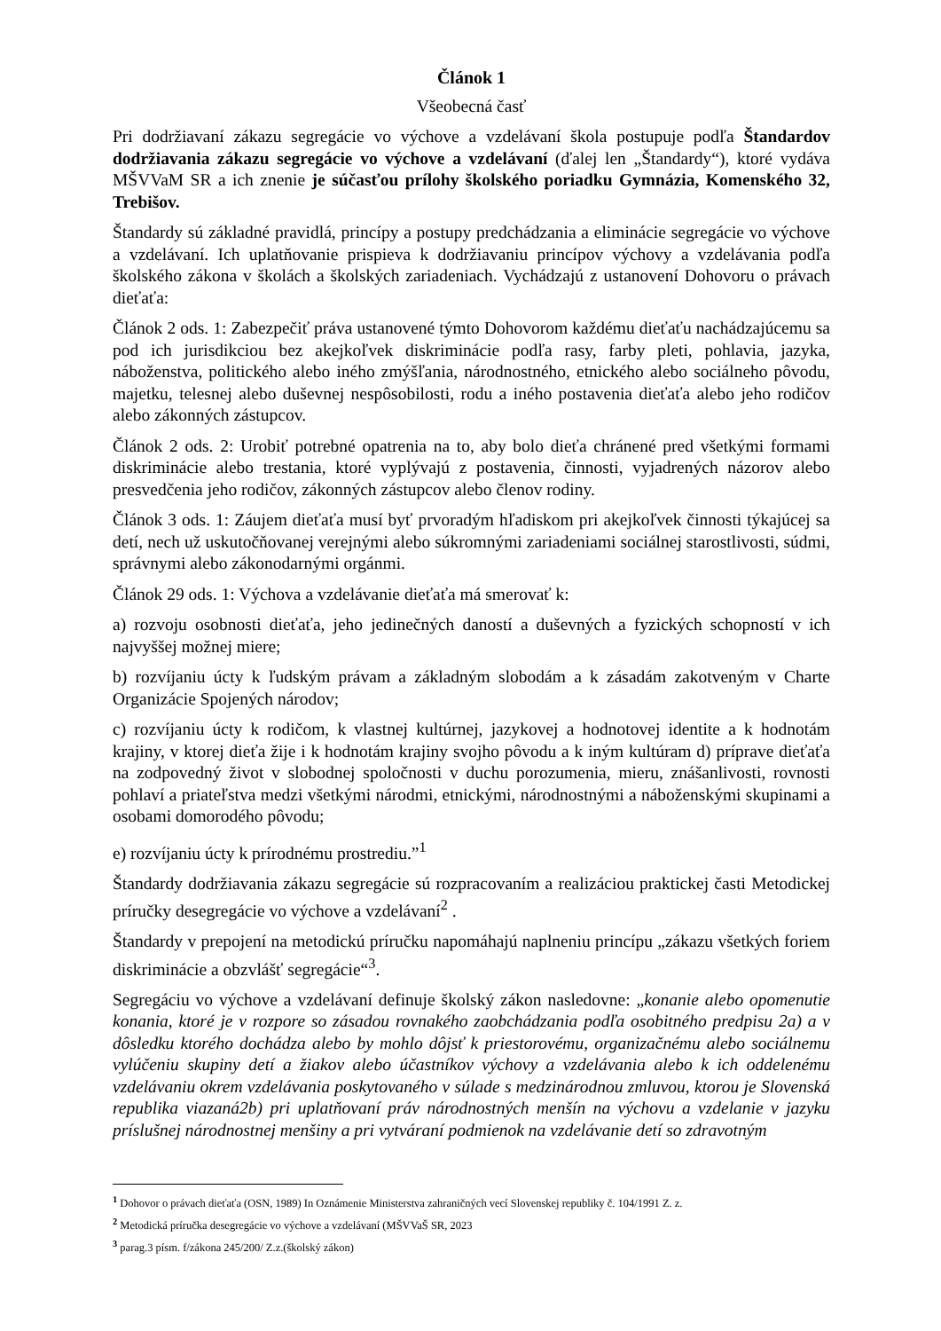Článok 1
Všeobecná časť
Pri dodržiavaní zákazu segregácie vo výchove a vzdelávaní škola postupuje podľa Štandardov dodržiavania zákazu segregácie vo výchove a vzdelávaní (ďalej len „Štandardy“), ktoré vydáva MŠVVaM SR a ich znenie je súčasťou prílohy školského poriadku Gymnázia, Komenského 32, Trebišov.
Štandardy sú základné pravidlá, princípy a postupy predchádzania a eliminácie segregácie vo výchove a vzdelávaní. Ich uplatňovanie prispieva k dodržiavaniu princípov výchovy a vzdelávania podľa školského zákona v školách a školských zariadeniach. Vychádzajú z ustanovení Dohovoru o právach dieťaťa:
Článok 2 ods. 1: Zabezpečiť práva ustanovené týmto Dohovorom každému dieťaťu nachádzajúcemu sa pod ich jurisdikciou bez akejkoľvek diskriminácie podľa rasy, farby pleti, pohlavia, jazyka, náboženstva, politického alebo iného zmýšľania, národnostného, etnického alebo sociálneho pôvodu, majetku, telesnej alebo duševnej nespôsobilosti, rodu a iného postavenia dieťaťa alebo jeho rodičov alebo zákonných zástupcov.
Článok 2 ods. 2: Urobiť potrebné opatrenia na to, aby bolo dieťa chránené pred všetkými formami diskriminácie alebo trestania, ktoré vyplývajú z postavenia, činnosti, vyjadrených názorov alebo presvedčenia jeho rodičov, zákonných zástupcov alebo členov rodiny.
Článok 3 ods. 1: Záujem dieťaťa musí byť prvoradým hľadiskom pri akejkoľvek činnosti týkajúcej sa detí, nech už uskutočňovanej verejnými alebo súkromnými zariadeniami sociálnej starostlivosti, súdmi, správnymi alebo zákonodarnými orgánmi.
Článok 29 ods. 1: Výchova a vzdelávanie dieťaťa má smerovať k:
a) rozvoju osobnosti dieťaťa, jeho jedinečných daností a duševných a fyzických schopností v ich najvyššej možnej miere;
b) rozvíjaniu úcty k ľudským právam a základným slobodám a k zásadám zakotveným v Charte Organizácie Spojených národov;
c) rozvíjaniu úcty k rodičom, k vlastnej kultúrnej, jazykovej a hodnotovej identite a k hodnotám krajiny, v ktorej dieťa žije i k hodnotám krajiny svojho pôvodu a k iným kultúram d) príprave dieťaťa na zodpovedný život v slobodnej spoločnosti v duchu porozumenia, mieru, znášanlivosti, rovnosti pohlaví a priateľstva medzi všetkými národmi, etnickými, národnostnými a náboženskými skupinami a osobami domorodého pôvodu;
e) rozvíjaniu úcty k prírodnému prostrediu.”<sup>1</sup>
Štandardy dodržiavania zákazu segregácie sú rozpracovaním a realizáciou praktickej časti Metodickej príručky desegregácie vo výchove a vzdelávaní<sup>2</sup> .
Štandardy v prepojení na metodickú príručku napomáhajú naplneniu princípu „zákazu všetkých foriem diskriminácie a obzvlášť segregácie“<sup>3</sup>.
Segregáciu vo výchove a vzdelávaní definuje školský zákon nasledovne: „konanie alebo opomenutie konania, ktoré je v rozpore so zásadou rovnakého zaobchádzania podľa osobitného predpisu 2a) a v dôsledku ktorého dochádza alebo by mohlo dôjsť k priestorovému, organizačnému alebo sociálnemu vylúčeniu skupiny detí a žiakov alebo účastníkov výchovy a vzdelávania alebo k ich oddelenému vzdelávaniu okrem vzdelávania poskytovaného v súlade s medzinárodnou zmluvou, ktorou je Slovenská republika viazaná2b) pri uplatňovaní práv národnostných menšín na výchovu a vzdelanie v jazyku príslušnej národnostnej menšiny a pri vytváraní podmienok na vzdelávanie detí so zdravotným
<sup>1</sup> Dohovor o právach dieťaťa (OSN, 1989) In Oznámenie Ministerstva zahraničných vecí Slovenskej republiky č. 104/1991 Z. z.
<sup>2</sup> Metodická príručka desegregácie vo výchove a vzdelávaní (MŠVVaŠ SR, 2023
<sup>3</sup> parag.3 písm. f/zákona 245/200/ Z.z.(školský zákon)